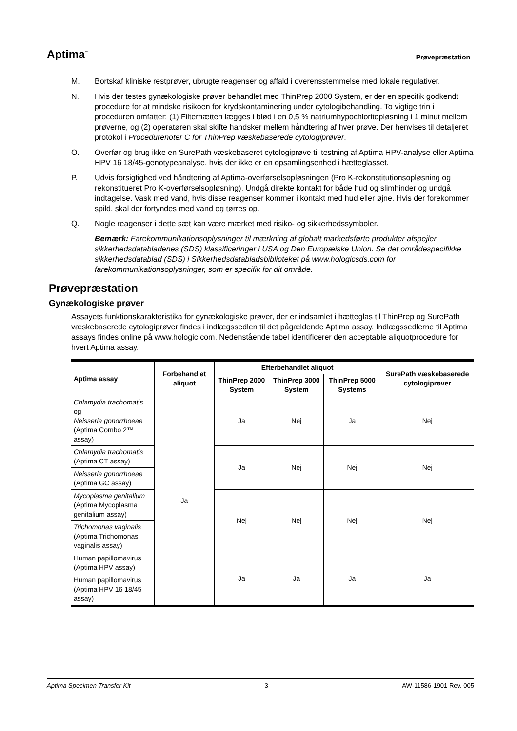Aptima<sup>™</sup> Prøvepræstation
M. Bortskaf kliniske restprøver, ubrugte reagenser og affald i overensstemmelse med lokale regulativer.
N. Hvis der testes gynækologiske prøver behandlet med ThinPrep 2000 System, er der en specifik godkendt procedure for at mindske risikoen for krydskontaminering under cytologibehandling. To vigtige trin i proceduren omfatter: (1) Filterhætten lægges i blød i en 0,5 % natriumhypochloritopløsning i 1 minut mellem prøverne, og (2) operatøren skal skifte handsker mellem håndtering af hver prøve. Der henvises til detaljeret protokol i Procedurenoter C for ThinPrep væskebaserede cytologiprøver.
O. Overfør og brug ikke en SurePath væskebaseret cytologiprøve til testning af Aptima HPV-analyse eller Aptima HPV 16 18/45-genotypeanalyse, hvis der ikke er en opsamlingsenhed i hætteglasset.
P. Udvis forsigtighed ved håndtering af Aptima-overførselsopløsningen (Pro K-rekonstitutionsopløsning og rekonstitueret Pro K-overførselsopløsning). Undgå direkte kontakt for både hud og slimhinder og undgå indtagelse. Vask med vand, hvis disse reagenser kommer i kontakt med hud eller øjne. Hvis der forekommer spild, skal der fortyndes med vand og tørres op.
Q. Nogle reagenser i dette sæt kan være mærket med risiko- og sikkerhedssymboler.
Bemærk: Farekommunikationsoplysninger til mærkning af globalt markedsførte produkter afspejler sikkerhedsdatabladenes (SDS) klassificeringer i USA og Den Europæiske Union. Se det områdespecifikke sikkerhedsdatablad (SDS) i Sikkerhedsdatabladsbiblioteket på www.hologicsds.com for farekommunikationsoplysninger, som er specifik for dit område.
Prøvepræstation
Gynækologiske prøver
Assayets funktionskarakteristika for gynækologiske prøver, der er indsamlet i hætteglas til ThinPrep og SurePath væskebaserede cytologiprøver findes i indlægssedlen til det pågældende Aptima assay. Indlægssedlerne til Aptima assays findes online på www.hologic.com. Nedenstående tabel identificerer den acceptable aliquotprocedure for hvert Aptima assay.
| Aptima assay | Forbehandlet aliquot | Efterbehandlet aliquot | | | SurePath væskebaserede cytologiprøver |
| --- | --- | --- | --- | --- | --- |
| | | ThinPrep 2000 System | ThinPrep 3000 System | ThinPrep 5000 Systems | |
| Chlamydia trachomatis og Neisseria gonorrhoeae (Aptima Combo 2™ assay) | Ja | Ja | Nej | Ja | Nej |
| Chlamydia trachomatis (Aptima CT assay) | | Ja | Nej | Nej | Nej |
| Neisseria gonorrhoeae (Aptima GC assay) | | | | | |
| Mycoplasma genitalium (Aptima Mycoplasma genitalium assay) | | Nej | Nej | Nej | Nej |
| Trichomonas vaginalis (Aptima Trichomonas vaginalis assay) | | | | | |
| Human papillomavirus (Aptima HPV assay) | | Ja | Ja | Ja | Ja |
| Human papillomavirus (Aptima HPV 16 18/45 assay) | | | | | |
Aptima Specimen Transfer Kit 3 AW-11586-1901 Rev. 005